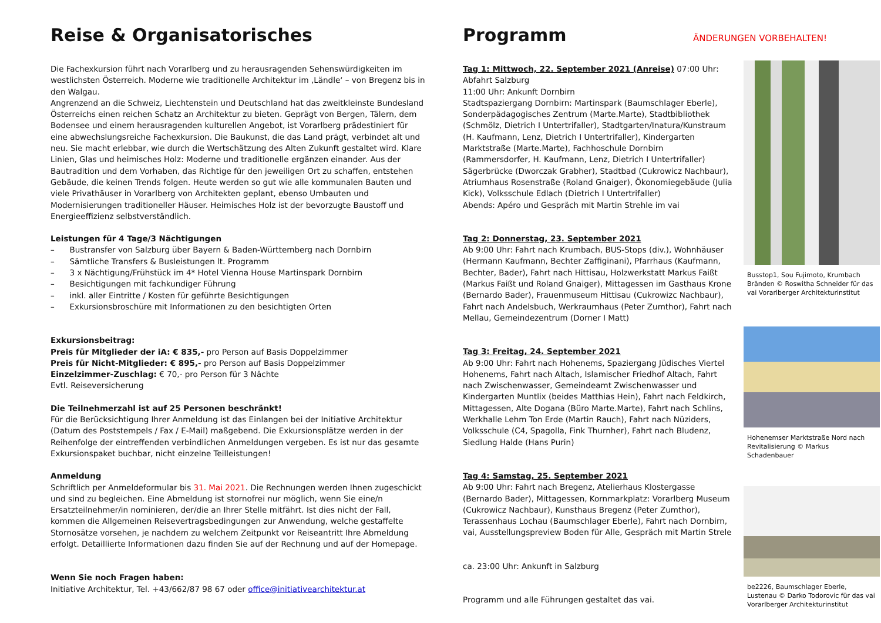Reise & Organisatorisches
Die Fachexkursion führt nach Vorarlberg und zu herausragenden Sehenswürdigkeiten im westlichsten Österreich. Moderne wie traditionelle Architektur im ‚Ländle‘ – von Bregenz bis in den Walgau.
Angrenzend an die Schweiz, Liechtenstein und Deutschland hat das zweitkleinste Bundesland Österreichs einen reichen Schatz an Architektur zu bieten. Geprägt von Bergen, Tälern, dem Bodensee und einem herausragenden kulturellen Angebot, ist Vorarlberg prädestiniert für eine abwechslungsreiche Fachexkursion. Die Baukunst, die das Land prägt, verbindet alt und neu. Sie macht erlebbar, wie durch die Wertschätzung des Alten Zukunft gestaltet wird. Klare Linien, Glas und heimisches Holz: Moderne und traditionelle ergänzen einander. Aus der Bautradition und dem Vorhaben, das Richtige für den jeweiligen Ort zu schaffen, entstehen Gebäude, die keinen Trends folgen. Heute werden so gut wie alle kommunalen Bauten und viele Privathäuser in Vorarlberg von Architekten geplant, ebenso Umbauten und Modernisierungen traditioneller Häuser. Heimisches Holz ist der bevorzugte Baustoff und Energieeffizienz selbstverständlich.
Leistungen für 4 Tage/3 Nächtigungen
– Bustransfer von Salzburg über Bayern & Baden-Württemberg nach Dornbirn
– Sämtliche Transfers & Busleistungen lt. Programm
– 3 x Nächtigung/Frühstück im 4* Hotel Vienna House Martinspark Dornbirn
– Besichtigungen mit fachkundiger Führung
– inkl. aller Eintritte / Kosten für geführte Besichtigungen
– Exkursionsbroschüre mit Informationen zu den besichtigten Orten
Exkursionsbeitrag:
Preis für Mitglieder der iA: € 835,- pro Person auf Basis Doppelzimmer
Preis für Nicht-Mitglieder: € 895,- pro Person auf Basis Doppelzimmer
Einzelzimmer-Zuschlag: € 70,- pro Person für 3 Nächte
Evtl. Reiseversicherung
Die Teilnehmerzahl ist auf 25 Personen beschränkt!
Für die Berücksichtigung Ihrer Anmeldung ist das Einlangen bei der Initiative Architektur (Datum des Poststempels / Fax / E-Mail) maßgebend. Die Exkursionsplätze werden in der Reihenfolge der eintreffenden verbindlichen Anmeldungen vergeben. Es ist nur das gesamte Exkursionspaket buchbar, nicht einzelne Teilleistungen!
Anmeldung
Schriftlich per Anmeldeformular bis 31. Mai 2021. Die Rechnungen werden Ihnen zugeschickt und sind zu begleichen. Eine Abmeldung ist stornofrei nur möglich, wenn Sie eine/n Ersatzteilnehmer/in nominieren, der/die an Ihrer Stelle mitfährt. Ist dies nicht der Fall, kommen die Allgemeinen Reisevertragsbedingungen zur Anwendung, welche gestaffelte Stornosätze vorsehen, je nachdem zu welchem Zeitpunkt vor Reiseantritt Ihre Abmeldung erfolgt. Detaillierte Informationen dazu finden Sie auf der Rechnung und auf der Homepage.
Wenn Sie noch Fragen haben:
Initiative Architektur, Tel. +43/662/87 98 67 oder office@initiativearchitektur.at
Programm
ÄNDERUNGEN VORBEHALTEN!
Tag 1: Mittwoch, 22. September 2021 (Anreise) 07:00 Uhr: Abfahrt Salzburg
11:00 Uhr: Ankunft Dornbirn
Stadtspaziergang Dornbirn: Martinspark (Baumschlager Eberle), Sonderpädagogisches Zentrum (Marte.Marte), Stadtbibliothek (Schmölz, Dietrich I Untertrifaller), Stadtgarten/Inatura/Kunstraum (H. Kaufmann, Lenz, Dietrich I Untertrifaller), Kindergarten Marktstraße (Marte.Marte), Fachhoschule Dornbirn (Rammersdorfer, H. Kaufmann, Lenz, Dietrich I Untertrifaller) Sägerbrücke (Dworczak Grabher), Stadtbad (Cukrowicz Nachbaur), Atriumhaus Rosenstraße (Roland Gnaiger), Ökonomiegebäude (Julia Kick), Volksschule Edlach (Dietrich I Untertrifaller)
Abends: Apéro und Gespräch mit Martin Strehle im vai
Tag 2: Donnerstag, 23. September 2021
Ab 9:00 Uhr: Fahrt nach Krumbach, BUS-Stops (div.), Wohnhäuser (Hermann Kaufmann, Bechter Zaffiginani), Pfarrhaus (Kaufmann, Bechter, Bader), Fahrt nach Hittisau, Holzwerkstatt Markus Faißt (Markus Faißt und Roland Gnaiger), Mittagessen im Gasthaus Krone (Bernardo Bader), Frauenmuseum Hittisau (Cukrowizc Nachbaur), Fahrt nach Andelsbuch, Werkraumhaus (Peter Zumthor), Fahrt nach Mellau, Gemeindezentrum (Dorner I Matt)
Tag 3: Freitag, 24. September 2021
Ab 9:00 Uhr: Fahrt nach Hohenems, Spaziergang Jüdisches Viertel Hohenems, Fahrt nach Altach, Islamischer Friedhof Altach, Fahrt nach Zwischenwasser, Gemeindeamt Zwischenwasser und Kindergarten Muntlix (beides Matthias Hein), Fahrt nach Feldkirch, Mittagessen, Alte Dogana (Büro Marte.Marte), Fahrt nach Schlins, Werkhalle Lehm Ton Erde (Martin Rauch), Fahrt nach Nüziders, Volksschule (C4, Spagolla, Fink Thurnher), Fahrt nach Bludenz, Siedlung Halde (Hans Purin)
Tag 4: Samstag, 25. September 2021
Ab 9:00 Uhr: Fahrt nach Bregenz, Atelierhaus Klostergasse (Bernardo Bader), Mittagessen, Kornmarkplatz: Vorarlberg Museum (Cukrowicz Nachbaur), Kunsthaus Bregenz (Peter Zumthor), Terassenhaus Lochau (Baumschlager Eberle), Fahrt nach Dornbirn, vai, Ausstellungspreview Boden für Alle, Gespräch mit Martin Strele
ca. 23:00 Uhr: Ankunft in Salzburg
Programm und alle Führungen gestaltet das vai.
Busstop1, Sou Fujimoto, Krumbach Bränden © Roswitha Schneider für das vai Vorarlberger Architekturinstitut
Hohenemser Marktstraße Nord nach Revitalisierung © Markus Schadenbauer
be2226, Baumschlager Eberle, Lustenau © Darko Todorovic für das vai Vorarlberger Architekturinstitut